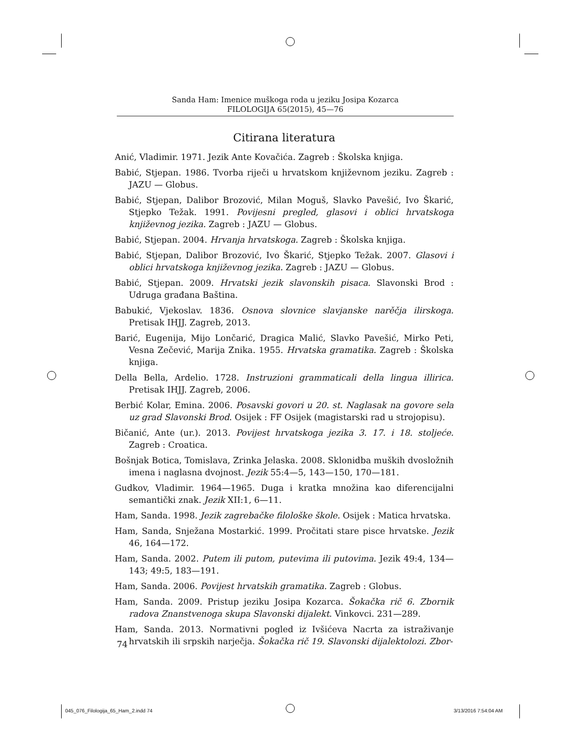Sanda Ham: Imenice muškoga roda u jeziku Josipa Kozarca
FILOLOGIJA 65(2015), 45—76
Citirana literatura
Anić, Vladimir. 1971. Jezik Ante Kovačića. Zagreb : Školska knjiga.
Babić, Stjepan. 1986. Tvorba riječi u hrvatskom književnom jeziku. Zagreb : JAZU — Globus.
Babić, Stjepan, Dalibor Brozović, Milan Moguš, Slavko Pavešić, Ivo Škarić, Stjepko Težak. 1991. Povijesni pregled, glasovi i oblici hrvatskoga književnog jezika. Zagreb : JAZU — Globus.
Babić, Stjepan. 2004. Hrvanja hrvatskoga. Zagreb : Školska knjiga.
Babić, Stjepan, Dalibor Brozović, Ivo Škarić, Stjepko Težak. 2007. Glasovi i oblici hrvatskoga književnog jezika. Zagreb : JAZU — Globus.
Babić, Stjepan. 2009. Hrvatski jezik slavonskih pisaca. Slavonski Brod : Udruga građana Baština.
Babukić, Vjekoslav. 1836. Osnova slovnice slavjanske narěčja ilirskoga. Pretisak IHJJ. Zagreb, 2013.
Barić, Eugenija, Mijo Lončarić, Dragica Malić, Slavko Pavešić, Mirko Peti, Vesna Zečević, Marija Znika. 1955. Hrvatska gramatika. Zagreb : Školska knjiga.
Della Bella, Ardelio. 1728. Instruzioni grammaticali della lingua illirica. Pretisak IHJJ. Zagreb, 2006.
Berbić Kolar, Emina. 2006. Posavski govori u 20. st. Naglasak na govore sela uz grad Slavonski Brod. Osijek : FF Osijek (magistarski rad u strojopisu).
Bičanić, Ante (ur.). 2013. Povijest hrvatskoga jezika 3. 17. i 18. stoljeće. Zagreb : Croatica.
Bošnjak Botica, Tomislava, Zrinka Jelaska. 2008. Sklonidba muških dvosložnih imena i naglasna dvojnost. Jezik 55:4—5, 143—150, 170—181.
Gudkov, Vladimir. 1964—1965. Duga i kratka množina kao diferencijalni semantički znak. Jezik XII:1, 6—11.
Ham, Sanda. 1998. Jezik zagrebačke filološke škole. Osijek : Matica hrvatska.
Ham, Sanda, Snježana Mostarkić. 1999. Pročitati stare pisce hrvatske. Jezik 46, 164—172.
Ham, Sanda. 2002. Putem ili putom, putevima ili putovima. Jezik 49:4, 134—143; 49:5, 183—191.
Ham, Sanda. 2006. Povijest hrvatskih gramatika. Zagreb : Globus.
Ham, Sanda. 2009. Pristup jeziku Josipa Kozarca. Šokačka rič 6. Zbornik radova Znanstvenoga skupa Slavonski dijalekt. Vinkovci. 231—289.
Ham, Sanda. 2013. Normativni pogled iz Ivšićeva Nacrta za istraživanje hrvatskih ili srpskih narječja. Šokačka rič 19. Slavonski dijalektolozi. Zbor-
74
045_076_Filologija_65_Ham_2.indd 74
3/13/2016 7:54:04 AM